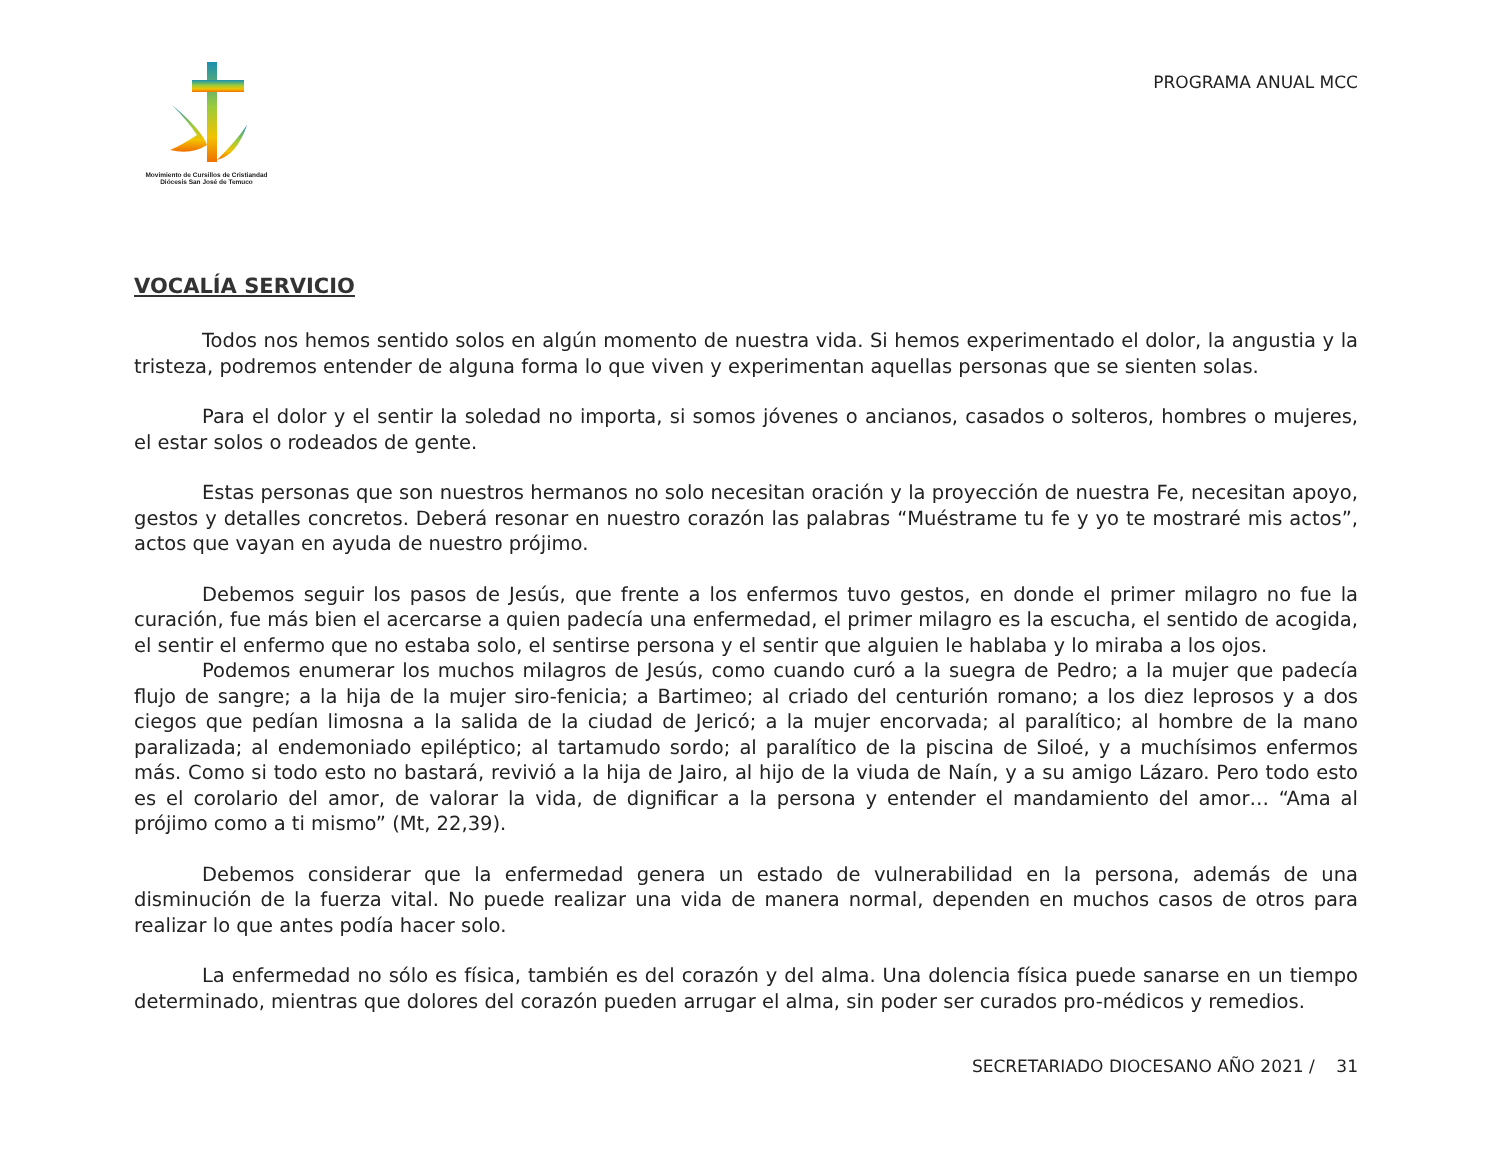Movimiento de Cursillos de Cristiandad
Diócesis San José de Temuco
PROGRAMA ANUAL MCC
VOCALÍA SERVICIO
Todos nos hemos sentido solos en algún momento de nuestra vida. Si hemos experimentado el dolor, la angustia y la tristeza, podremos entender de alguna forma lo que viven y experimentan aquellas personas que se sienten solas.
Para el dolor y el sentir la soledad no importa, si somos jóvenes o ancianos, casados o solteros, hombres o mujeres, el estar solos o rodeados de gente.
Estas personas que son nuestros hermanos no solo necesitan oración y la proyección de nuestra Fe, necesitan apoyo, gestos y detalles concretos. Deberá resonar en nuestro corazón las palabras “Muéstrame tu fe y yo te mostraré mis actos”, actos que vayan en ayuda de nuestro prójimo.
Debemos seguir los pasos de Jesús, que frente a los enfermos tuvo gestos, en donde el primer milagro no fue la curación, fue más bien el acercarse a quien padecía una enfermedad, el primer milagro es la escucha, el sentido de acogida, el sentir el enfermo que no estaba solo, el sentirse persona y el sentir que alguien le hablaba y lo miraba a los ojos.
Podemos enumerar los muchos milagros de Jesús, como cuando curó a la suegra de Pedro; a la mujer que padecía flujo de sangre; a la hija de la mujer siro-fenicia; a Bartimeo; al criado del centurión romano; a los diez leprosos y a dos ciegos que pedían limosna a la salida de la ciudad de Jericó; a la mujer encorvada; al paralítico; al hombre de la mano paralizada; al endemoniado epiléptico; al tartamudo sordo; al paralítico de la piscina de Siloé, y a muchísimos enfermos más. Como si todo esto no bastará, revivió a la hija de Jairo, al hijo de la viuda de Naín, y a su amigo Lázaro. Pero todo esto es el corolario del amor, de valorar la vida, de dignificar a la persona y entender el mandamiento del amor… “Ama al prójimo como a ti mismo” (Mt, 22,39).
Debemos considerar que la enfermedad genera un estado de vulnerabilidad en la persona, además de una disminución de la fuerza vital. No puede realizar una vida de manera normal, dependen en muchos casos de otros para realizar lo que antes podía hacer solo.
La enfermedad no sólo es física, también es del corazón y del alma. Una dolencia física puede sanarse en un tiempo determinado, mientras que dolores del corazón pueden arrugar el alma, sin poder ser curados pro-médicos y remedios.
SECRETARIADO DIOCESANO AÑO 2021 / 31